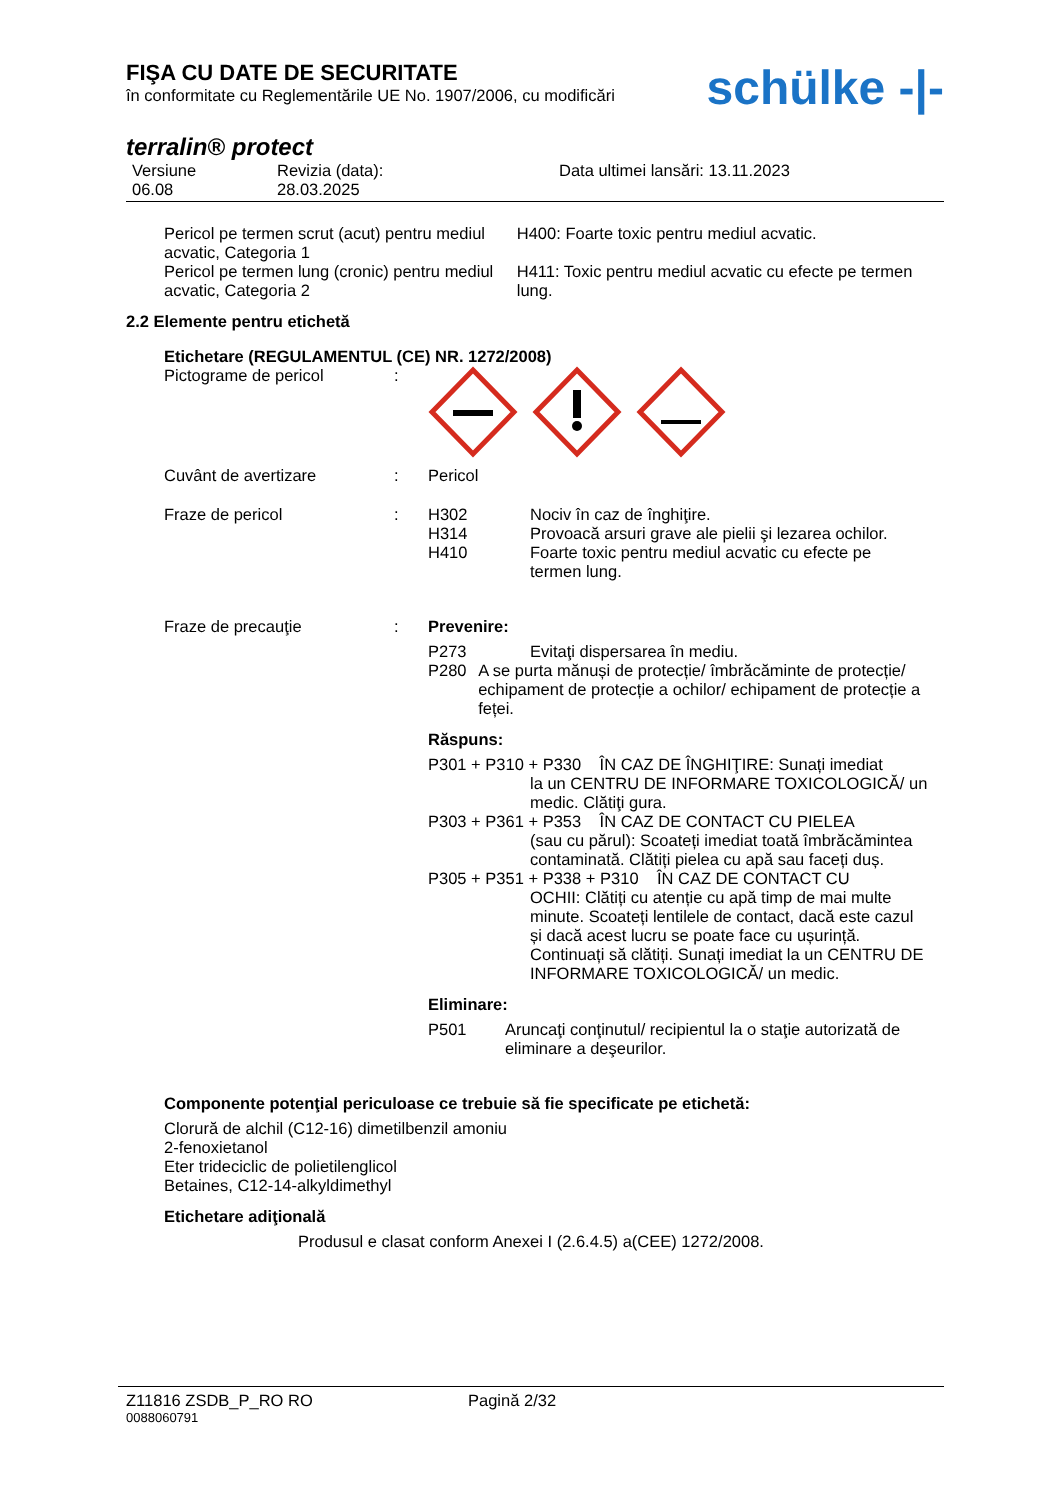FIŞA CU DATE DE SECURITATE
în conformitate cu Reglementările UE No. 1907/2006, cu modificări
schülke -|-
terralin® protect
Versiune
06.08
Revizia (data):
28.03.2025
Data ultimei lansări: 13.11.2023
Pericol pe termen scrut (acut) pentru mediul acvatic, Categoria 1
Pericol pe termen lung (cronic) pentru mediul acvatic, Categoria 2
H400: Foarte toxic pentru mediul acvatic.
H411: Toxic pentru mediul acvatic cu efecte pe termen lung.
2.2 Elemente pentru etichetă
Etichetare (REGULAMENTUL (CE) NR. 1272/2008)
Pictograme de pericol :
Cuvânt de avertizare : Pericol
Fraze de pericol : H302 Nociv în caz de înghiţire.
H314 Provoacă arsuri grave ale pielii şi lezarea ochilor.
H410 Foarte toxic pentru mediul acvatic cu efecte pe
termen lung.
Fraze de precauţie : Prevenire:
P273 Evitaţi dispersarea în mediu.
P280 A se purta mănuși de protecție/ îmbrăcăminte de protecție/ echipament de protecție a ochilor/ echipament de protecție a feței.
Răspuns:
P301 + P310 + P330 ÎN CAZ DE ÎNGHIŢIRE: Sunați imediat
la un CENTRU DE INFORMARE TOXICOLOGICĂ/ un medic. Clătiţi gura.
P303 + P361 + P353 ÎN CAZ DE CONTACT CU PIELEA
(sau cu părul): Scoateți imediat toată îmbrăcămintea contaminată. Clătiți pielea cu apă sau faceți duș.
P305 + P351 + P338 + P310 ÎN CAZ DE CONTACT CU
OCHII: Clătiți cu atenție cu apă timp de mai multe minute. Scoateți lentilele de contact, dacă este cazul și dacă acest lucru se poate face cu ușurință. Continuați să clătiți. Sunați imediat la un CENTRU DE INFORMARE TOXICOLOGICĂ/ un medic.
Eliminare:
P501 Aruncaţi conţinutul/ recipientul la o staţie autorizată de eliminare a deşeurilor.
Componente potenţial periculoase ce trebuie să fie specificate pe etichetă:
Clorură de alchil (C12-16) dimetilbenzil amoniu
2-fenoxietanol
Eter trideciclic de polietilenglicol
Betaines, C12-14-alkyldimethyl
Etichetare adiţională
Produsul e clasat conform Anexei I (2.6.4.5) a(CEE) 1272/2008.
Z11816 ZSDB_P_RO RO Pagină 2/32
0088060791